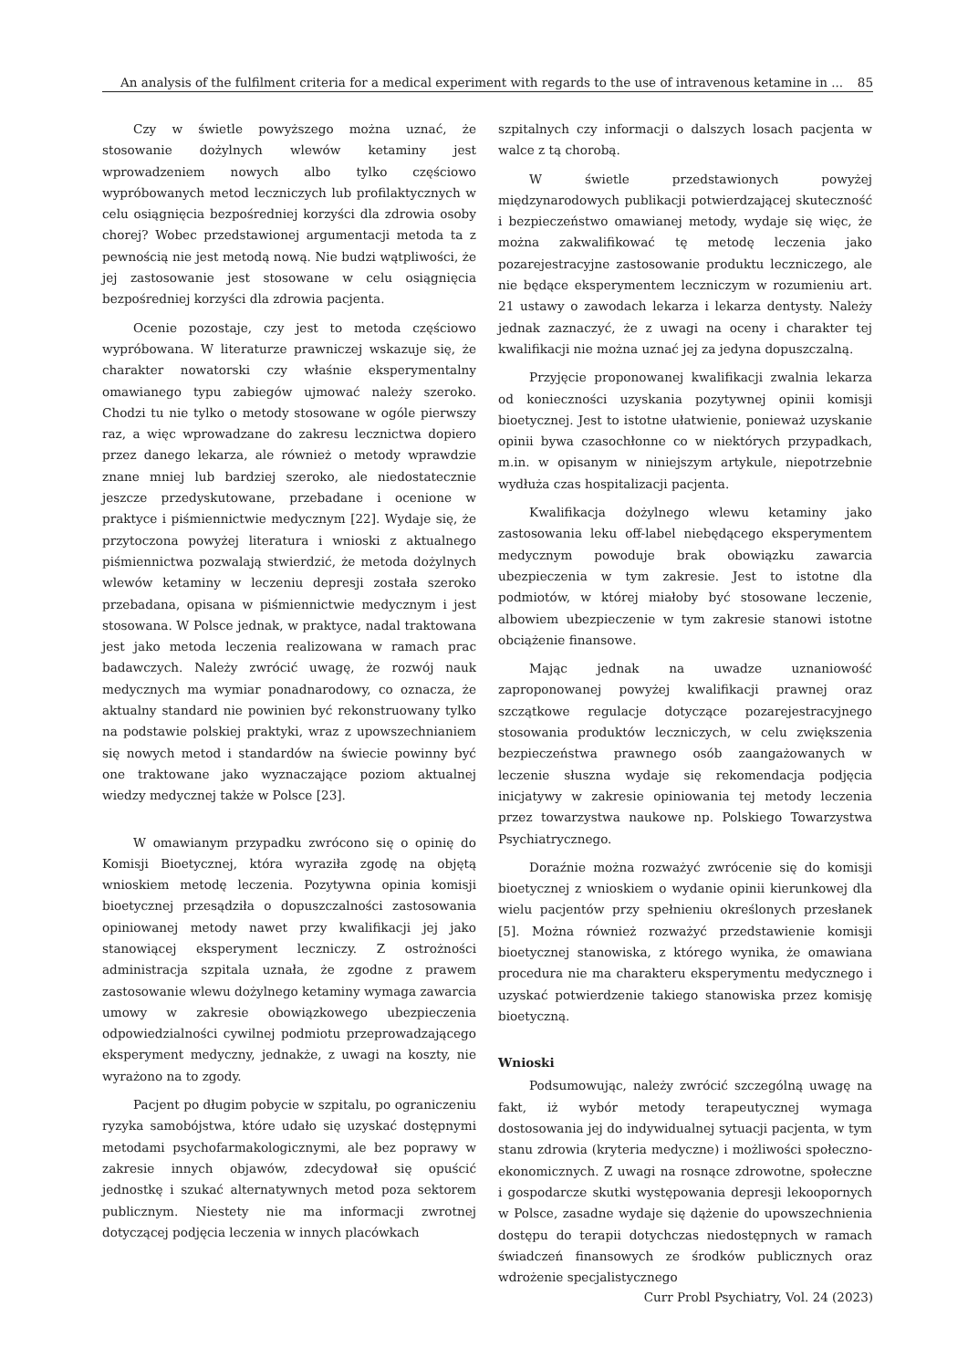An analysis of the fulfilment criteria for a medical experiment with regards to the use of intravenous ketamine in ... 85
Czy w świetle powyższego można uznać, że stosowanie dożylnych wlewów ketaminy jest wprowadzeniem nowych albo tylko częściowo wypróbowanych metod leczniczych lub profilaktycznych w celu osiągnięcia bezpośredniej korzyści dla zdrowia osoby chorej? Wobec przedstawionej argumentacji metoda ta z pewnością nie jest metodą nową. Nie budzi wątpliwości, że jej zastosowanie jest stosowane w celu osiągnięcia bezpośredniej korzyści dla zdrowia pacjenta.
Ocenie pozostaje, czy jest to metoda częściowo wypróbowana. W literaturze prawniczej wskazuje się, że charakter nowatorski czy właśnie eksperymentalny omawianego typu zabiegów ujmować należy szeroko. Chodzi tu nie tylko o metody stosowane w ogóle pierwszy raz, a więc wprowadzane do zakresu lecznictwa dopiero przez danego lekarza, ale również o metody wprawdzie znane mniej lub bardziej szeroko, ale niedostatecznie jeszcze przedyskutowane, przebadane i ocenione w praktyce i piśmiennictwie medycznym [22]. Wydaje się, że przytoczona powyżej literatura i wnioski z aktualnego piśmiennictwa pozwalają stwierdzić, że metoda dożylnych wlewów ketaminy w leczeniu depresji została szeroko przebadana, opisana w piśmiennictwie medycznym i jest stosowana. W Polsce jednak, w praktyce, nadal traktowana jest jako metoda leczenia realizowana w ramach prac badawczych. Należy zwrócić uwagę, że rozwój nauk medycznych ma wymiar ponadnarodowy, co oznacza, że aktualny standard nie powinien być rekonstruowany tylko na podstawie polskiej praktyki, wraz z upowszechnianiem się nowych metod i standardów na świecie powinny być one traktowane jako wyznaczające poziom aktualnej wiedzy medycznej także w Polsce [23].
W omawianym przypadku zwrócono się o opinię do Komisji Bioetycznej, która wyraziła zgodę na objętą wnioskiem metodę leczenia. Pozytywna opinia komisji bioetycznej przesądziła o dopuszczalności zastosowania opiniowanej metody nawet przy kwalifikacji jej jako stanowiącej eksperyment leczniczy. Z ostrożności administracja szpitala uznała, że zgodne z prawem zastosowanie wlewu dożylnego ketaminy wymaga zawarcia umowy w zakresie obowiązkowego ubezpieczenia odpowiedzialności cywilnej podmiotu przeprowadzającego eksperyment medyczny, jednakże, z uwagi na koszty, nie wyrażono na to zgody.
Pacjent po długim pobycie w szpitalu, po ograniczeniu ryzyka samobójstwa, które udało się uzyskać dostępnymi metodami psychofarmakologicznymi, ale bez poprawy w zakresie innych objawów, zdecydował się opuścić jednostkę i szukać alternatywnych metod poza sektorem publicznym. Niestety nie ma informacji zwrotnej dotyczącej podjęcia leczenia w innych placówkach
szpitalnych czy informacji o dalszych losach pacjenta w walce z tą chorobą.
W świetle przedstawionych powyżej międzynarodowych publikacji potwierdzającej skuteczność i bezpieczeństwo omawianej metody, wydaje się więc, że można zakwalifikować tę metodę leczenia jako pozarejestracyjne zastosowanie produktu leczniczego, ale nie będące eksperymentem leczniczym w rozumieniu art. 21 ustawy o zawodach lekarza i lekarza dentysty. Należy jednak zaznaczyć, że z uwagi na oceny i charakter tej kwalifikacji nie można uznać jej za jedyna dopuszczalną.
Przyjęcie proponowanej kwalifikacji zwalnia lekarza od konieczności uzyskania pozytywnej opinii komisji bioetycznej. Jest to istotne ułatwienie, ponieważ uzyskanie opinii bywa czasochłonne co w niektórych przypadkach, m.in. w opisanym w niniejszym artykule, niepotrzebnie wydłuża czas hospitalizacji pacjenta.
Kwalifikacja dożylnego wlewu ketaminy jako zastosowania leku off-label niebędącego eksperymentem medycznym powoduje brak obowiązku zawarcia ubezpieczenia w tym zakresie. Jest to istotne dla podmiotów, w której miałoby być stosowane leczenie, albowiem ubezpieczenie w tym zakresie stanowi istotne obciążenie finansowe.
Mając jednak na uwadze uznaniowość zaproponowanej powyżej kwalifikacji prawnej oraz szczątkowe regulacje dotyczące pozarejestracyjnego stosowania produktów leczniczych, w celu zwiększenia bezpieczeństwa prawnego osób zaangażowanych w leczenie słuszna wydaje się rekomendacja podjęcia inicjatywy w zakresie opiniowania tej metody leczenia przez towarzystwa naukowe np. Polskiego Towarzystwa Psychiatrycznego.
Doraźnie można rozważyć zwrócenie się do komisji bioetycznej z wnioskiem o wydanie opinii kierunkowej dla wielu pacjentów przy spełnieniu określonych przesłanek [5]. Można również rozważyć przedstawienie komisji bioetycznej stanowiska, z którego wynika, że omawiana procedura nie ma charakteru eksperymentu medycznego i uzyskać potwierdzenie takiego stanowiska przez komisję bioetyczną.
Wnioski
Podsumowując, należy zwrócić szczególną uwagę na fakt, iż wybór metody terapeutycznej wymaga dostosowania jej do indywidualnej sytuacji pacjenta, w tym stanu zdrowia (kryteria medyczne) i możliwości społeczno-ekonomicznych. Z uwagi na rosnące zdrowotne, społeczne i gospodarcze skutki występowania depresji lekoopornych w Polsce, zasadne wydaje się dążenie do upowszechnienia dostępu do terapii dotychczas niedostępnych w ramach świadczeń finansowych ze środków publicznych oraz wdrożenie specjalistycznego
Curr Probl Psychiatry, Vol. 24 (2023)